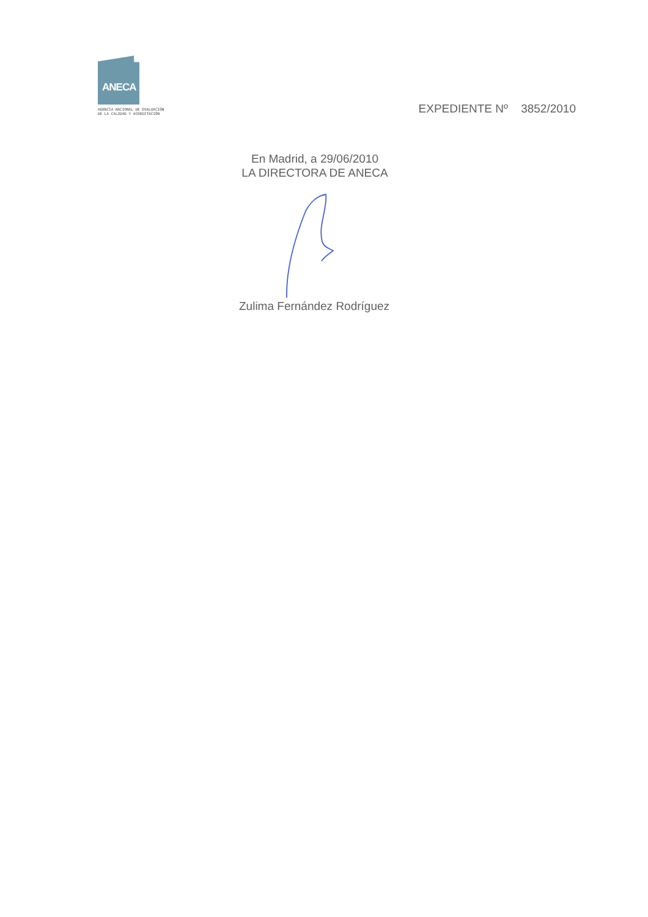ANECA
AGENCIA NACIONAL DE EVALUACIÓN
DE LA CALIDAD Y ACREDITACIÓN
EXPEDIENTE Nº 3852/2010
En Madrid, a 29/06/2010
LA DIRECTORA DE ANECA
Zulima Fernández Rodríguez